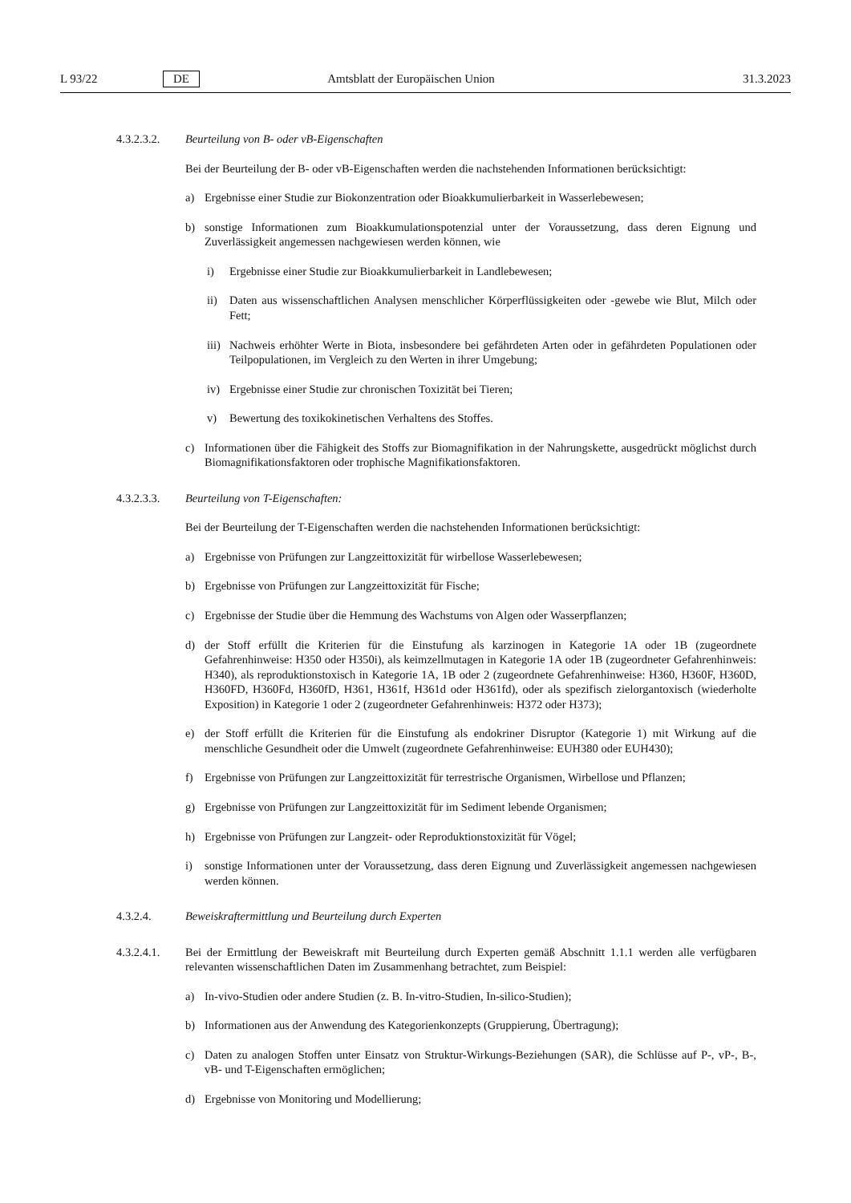L 93/22 DE Amtsblatt der Europäischen Union 31.3.2023
4.3.2.3.2.
Beurteilung von B- oder vB-Eigenschaften
Bei der Beurteilung der B- oder vB-Eigenschaften werden die nachstehenden Informationen berücksichtigt:
a) Ergebnisse einer Studie zur Biokonzentration oder Bioakkumulierbarkeit in Wasserlebewesen;
b) sonstige Informationen zum Bioakkumulationspotenzial unter der Voraussetzung, dass deren Eignung und Zuverlässigkeit angemessen nachgewiesen werden können, wie
i) Ergebnisse einer Studie zur Bioakkumulierbarkeit in Landlebewesen;
ii) Daten aus wissenschaftlichen Analysen menschlicher Körperflüssigkeiten oder -gewebe wie Blut, Milch oder Fett;
iii) Nachweis erhöhter Werte in Biota, insbesondere bei gefährdeten Arten oder in gefährdeten Populationen oder Teilpopulationen, im Vergleich zu den Werten in ihrer Umgebung;
iv) Ergebnisse einer Studie zur chronischen Toxizität bei Tieren;
v) Bewertung des toxikokinetischen Verhaltens des Stoffes.
c) Informationen über die Fähigkeit des Stoffs zur Biomagnifikation in der Nahrungskette, ausgedrückt möglichst durch Biomagnifikationsfaktoren oder trophische Magnifikationsfaktoren.
4.3.2.3.3.
Beurteilung von T-Eigenschaften:
Bei der Beurteilung der T-Eigenschaften werden die nachstehenden Informationen berücksichtigt:
a) Ergebnisse von Prüfungen zur Langzeittoxizität für wirbellose Wasserlebewesen;
b) Ergebnisse von Prüfungen zur Langzeittoxizität für Fische;
c) Ergebnisse der Studie über die Hemmung des Wachstums von Algen oder Wasserpflanzen;
d) der Stoff erfüllt die Kriterien für die Einstufung als karzinogen in Kategorie 1A oder 1B (zugeordnete Gefahrenhinweise: H350 oder H350i), als keimzellmutagen in Kategorie 1A oder 1B (zugeordneter Gefahrenhinweis: H340), als reproduktionstoxisch in Kategorie 1A, 1B oder 2 (zugeordnete Gefahrenhinweise: H360, H360F, H360D, H360FD, H360Fd, H360fD, H361, H361f, H361d oder H361fd), oder als spezifisch zielorgantoxisch (wiederholte Exposition) in Kategorie 1 oder 2 (zugeordneter Gefahrenhinweis: H372 oder H373);
e) der Stoff erfüllt die Kriterien für die Einstufung als endokriner Disruptor (Kategorie 1) mit Wirkung auf die menschliche Gesundheit oder die Umwelt (zugeordnete Gefahrenhinweise: EUH380 oder EUH430);
f) Ergebnisse von Prüfungen zur Langzeittoxizität für terrestrische Organismen, Wirbellose und Pflanzen;
g) Ergebnisse von Prüfungen zur Langzeittoxizität für im Sediment lebende Organismen;
h) Ergebnisse von Prüfungen zur Langzeit- oder Reproduktionstoxizität für Vögel;
i) sonstige Informationen unter der Voraussetzung, dass deren Eignung und Zuverlässigkeit angemessen nachgewiesen werden können.
4.3.2.4. Beweiskraftermittlung und Beurteilung durch Experten
4.3.2.4.1.
Bei der Ermittlung der Beweiskraft mit Beurteilung durch Experten gemäß Abschnitt 1.1.1 werden alle verfügbaren relevanten wissenschaftlichen Daten im Zusammenhang betrachtet, zum Beispiel:
a) In-vivo-Studien oder andere Studien (z. B. In-vitro-Studien, In-silico-Studien);
b) Informationen aus der Anwendung des Kategorienkonzepts (Gruppierung, Übertragung);
c) Daten zu analogen Stoffen unter Einsatz von Struktur-Wirkungs-Beziehungen (SAR), die Schlüsse auf P-, vP-, B-, vB- und T-Eigenschaften ermöglichen;
d) Ergebnisse von Monitoring und Modellierung;